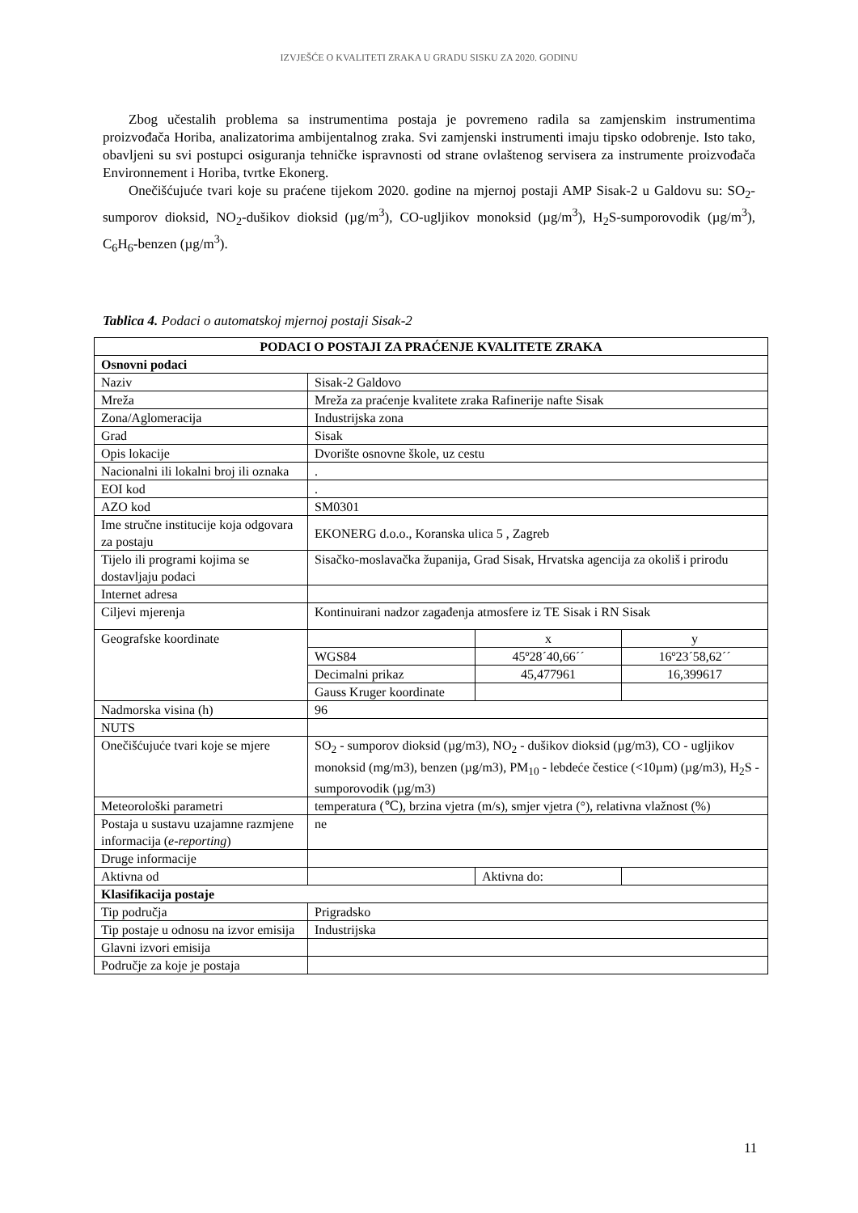IZVJEŠĆE O KVALITETI ZRAKA U GRADU SISKU ZA 2020. GODINU
Zbog učestalih problema sa instrumentima postaja je povremeno radila sa zamjenskim instrumentima proizvođača Horiba, analizatorima ambijentalnog zraka. Svi zamjenski instrumenti imaju tipsko odobrenje. Isto tako, obavljeni su svi postupci osiguranja tehničke ispravnosti od strane ovlaštenog servisera za instrumente proizvođača Environnement i Horiba, tvrtke Ekonerg.
Onečišćujuće tvari koje su praćene tijekom 2020. godine na mjernoj postaji AMP Sisak-2 u Galdovu su: SO<sub>2</sub>-sumporov dioksid, NO<sub>2</sub>-dušikov dioksid (µg/m<sup>3</sup>), CO-ugljikov monoksid (µg/m<sup>3</sup>), H<sub>2</sub>S-sumporovodik (µg/m<sup>3</sup>), C<sub>6</sub>H<sub>6</sub>-benzen (µg/m<sup>3</sup>).
Tablica 4. Podaci o automatskoj mjernoj postaji Sisak-2
| PODACI O POSTAJI ZA PRAĆENJE KVALITETE ZRAKA | | | | |
| Osnovni podaci | | | | |
| Naziv | Sisak-2 Galdovo | | | |
| Mreža | Mreža za praćenje kvalitete zraka Rafinerije nafte Sisak | | | |
| Zona/Aglomeracija | Industrijska zona | | | |
| Grad | Sisak | | | |
| Opis lokacije | Dvorište osnovne škole, uz cestu | | | |
| Nacionalni ili lokalni broj ili oznaka | . | | | |
| EOI kod | . | | | |
| AZO kod | SM0301 | | | |
| Ime stručne institucije koja odgovara za postaju | EKONERG d.o.o., Koranska ulica 5 , Zagreb | | | |
| Tijelo ili programi kojima se dostavljaju podaci | Sisačko-moslavačka županija, Grad Sisak, Hrvatska agencija za okoliš i prirodu | | | |
| Internet adresa | | | | |
| Ciljevi mjerenja | Kontinuirani nadzor zagađenja atmosfere iz TE Sisak i RN Sisak | | | |
| Geografske koordinate | | x | | y |
| | WGS84 | 45º28´40,66´´ | | 16º23´58,62´´ |
| | Decimalni prikaz | 45,477961 | | 16,399617 |
| | Gauss Kruger koordinate | | | |
| Nadmorska visina (h) | 96 | | | |
| NUTS | | | | |
| Onečišćujuće tvari koje se mjere | SO<sub>2</sub> - sumporov dioksid (µg/m3), NO<sub>2</sub> - dušikov dioksid (µg/m3), CO - ugljikov monoksid (mg/m3), benzen (µg/m3), PM<sub>10</sub> - lebdeće čestice (<10µm) (µg/m3), H<sub>2</sub>S - sumporovodik (µg/m3) | | | |
| Meteorološki parametri | temperatura (℃), brzina vjetra (m/s), smjer vjetra (°), relativna vlažnost (%) | | | |
| Postaja u sustavu uzajamne razmjene informacija ( e-reporting ) | ne | | | |
| Druge informacije | | | | |
| Aktivna od | | | Aktivna do: | |
| Klasifikacija postaje | | | | |
| Tip područja | Prigradsko | | | |
| Tip postaje u odnosu na izvor emisija | Industrijska | | | |
| Glavni izvori emisija | | | | |
| Područje za koje je postaja | | | | |
11